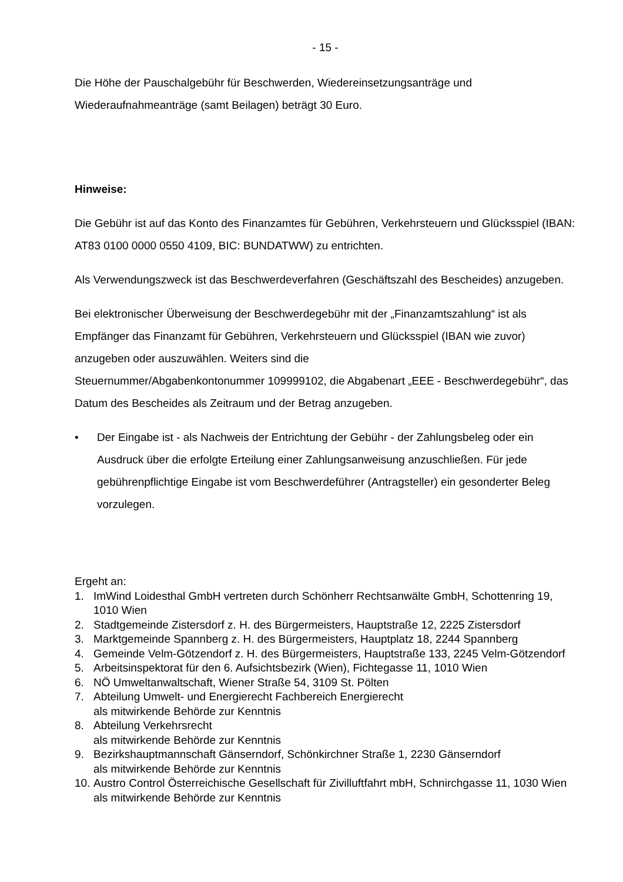- 15 -
Die Höhe der Pauschalgebühr für Beschwerden, Wiedereinsetzungsanträge und Wiederaufnahmeanträge (samt Beilagen) beträgt 30 Euro.
Hinweise:
Die Gebühr ist auf das Konto des Finanzamtes für Gebühren, Verkehrsteuern und Glücksspiel (IBAN: AT83 0100 0000 0550 4109, BIC: BUNDATWW) zu entrichten.
Als Verwendungszweck ist das Beschwerdeverfahren (Geschäftszahl des Bescheides) anzugeben.
Bei elektronischer Überweisung der Beschwerdegebühr mit der „Finanzamtszahlung“ ist als Empfänger das Finanzamt für Gebühren, Verkehrsteuern und Glücksspiel (IBAN wie zuvor) anzugeben oder auszuwählen. Weiters sind die
Steuernummer/Abgabenkontonummer 109999102, die Abgabenart „EEE - Beschwerdegebühr“, das Datum des Bescheides als Zeitraum und der Betrag anzugeben.
• Der Eingabe ist - als Nachweis der Entrichtung der Gebühr - der Zahlungsbeleg oder ein Ausdruck über die erfolgte Erteilung einer Zahlungsanweisung anzuschließen. Für jede gebührenpflichtige Eingabe ist vom Beschwerdeführer (Antragsteller) ein gesonderter Beleg vorzulegen.
Ergeht an:
1. ImWind Loidesthal GmbH vertreten durch Schönherr Rechtsanwälte GmbH, Schottenring 19, 1010 Wien
2. Stadtgemeinde Zistersdorf z. H. des Bürgermeisters, Hauptstraße 12, 2225 Zistersdorf
3. Marktgemeinde Spannberg z. H. des Bürgermeisters, Hauptplatz 18, 2244 Spannberg
4. Gemeinde Velm-Götzendorf z. H. des Bürgermeisters, Hauptstraße 133, 2245 Velm-Götzendorf
5. Arbeitsinspektorat für den 6. Aufsichtsbezirk (Wien), Fichtegasse 11, 1010 Wien
6. NÖ Umweltanwaltschaft, Wiener Straße 54, 3109 St. Pölten
7. Abteilung Umwelt- und Energierecht Fachbereich Energierecht
als mitwirkende Behörde zur Kenntnis
8. Abteilung Verkehrsrecht
als mitwirkende Behörde zur Kenntnis
9. Bezirkshauptmannschaft Gänserndorf, Schönkirchner Straße 1, 2230 Gänserndorf
als mitwirkende Behörde zur Kenntnis
10. Austro Control Österreichische Gesellschaft für Zivilluftfahrt mbH, Schnirchgasse 11, 1030 Wien
als mitwirkende Behörde zur Kenntnis